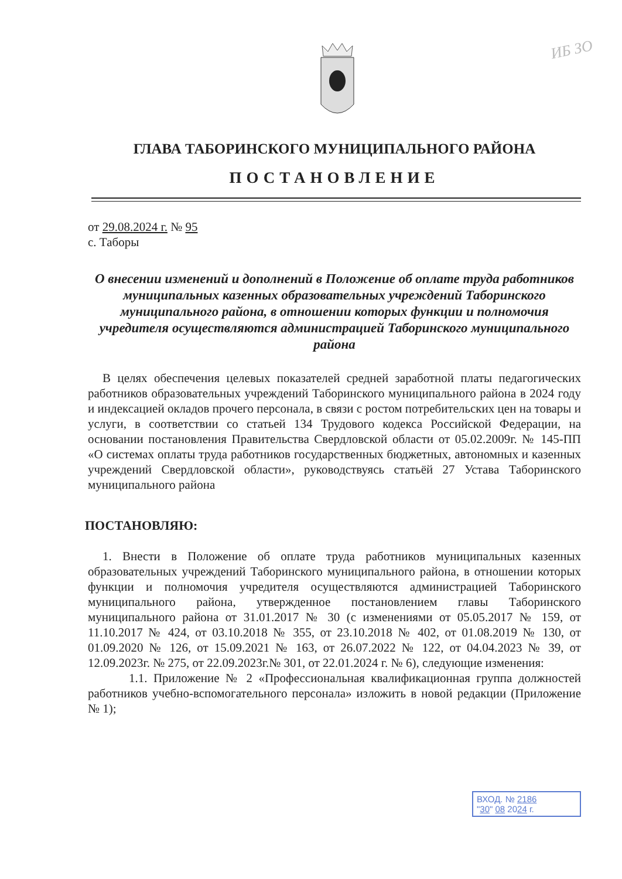ИБ ЗО
ГЛАВА ТАБОРИНСКОГО МУНИЦИПАЛЬНОГО РАЙОНА
ПОСТАНОВЛЕНИЕ
от 29.08.2024 г. № 95
с. Таборы
О внесении изменений и дополнений в Положение об оплате труда работников муниципальных казенных образовательных учреждений Таборинского муниципального района, в отношении которых функции и полномочия учредителя осуществляются администрацией Таборинского муниципального района
В целях обеспечения целевых показателей средней заработной платы педагогических работников образовательных учреждений Таборинского муниципального района в 2024 году и индексацией окладов прочего персонала, в связи с ростом потребительских цен на товары и услуги, в соответствии со статьей 134 Трудового кодекса Российской Федерации, на основании постановления Правительства Свердловской области от 05.02.2009г. № 145-ПП «О системах оплаты труда работников государственных бюджетных, автономных и казенных учреждений Свердловской области», руководствуясь статьёй 27 Устава Таборинского муниципального района
ПОСТАНОВЛЯЮ:
1. Внести в Положение об оплате труда работников муниципальных казенных образовательных учреждений Таборинского муниципального района, в отношении которых функции и полномочия учредителя осуществляются администрацией Таборинского муниципального района, утвержденное постановлением главы Таборинского муниципального района от 31.01.2017 № 30 (с изменениями от 05.05.2017 № 159, от 11.10.2017 № 424, от 03.10.2018 № 355, от 23.10.2018 № 402, от 01.08.2019 № 130, от 01.09.2020 № 126, от 15.09.2021 № 163, от 26.07.2022 № 122, от 04.04.2023 № 39, от 12.09.2023г. № 275, от 22.09.2023г.№ 301, от 22.01.2024 г. № 6), следующие изменения:
1.1. Приложение № 2 «Профессиональная квалификационная группа должностей работников учебно-вспомогательного персонала» изложить в новой редакции (Приложение № 1);
ВХОД. № 2186
"30" 08 2024 г.